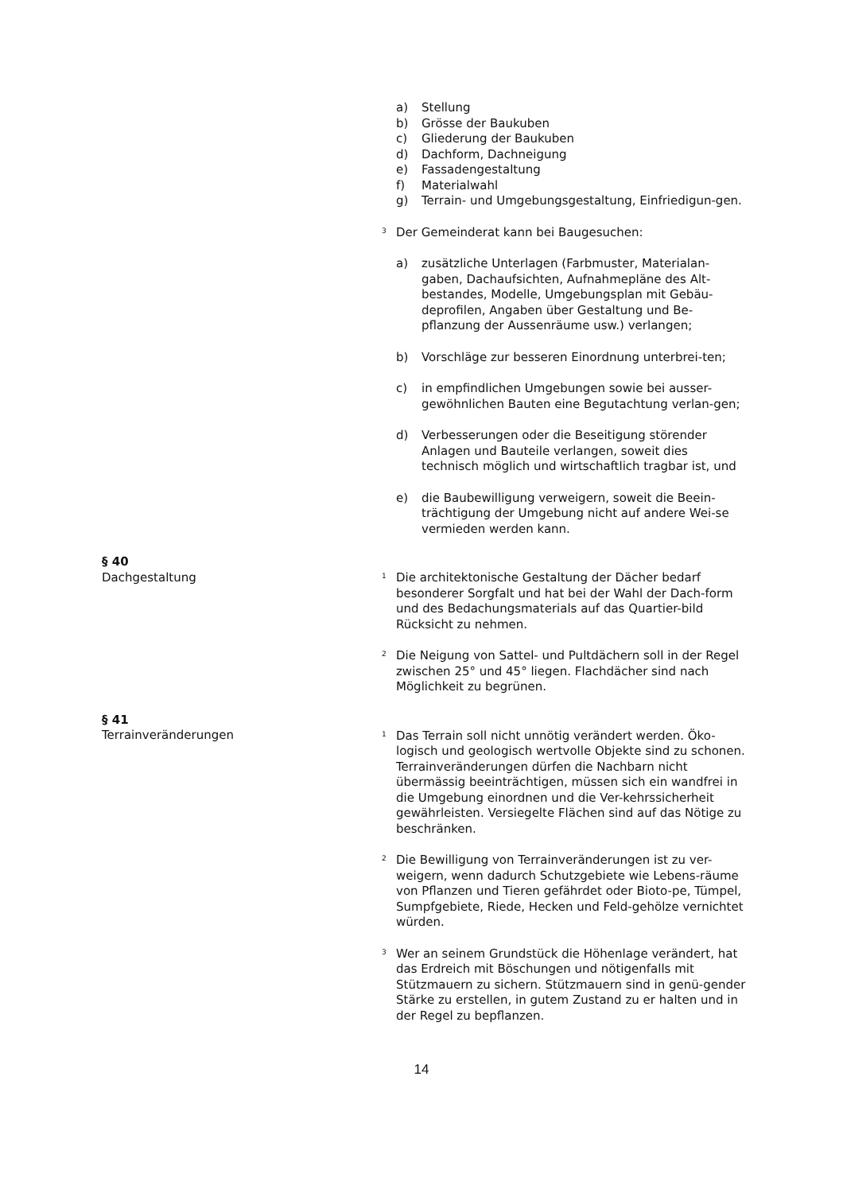a) Stellung
b) Grösse der Baukuben
c) Gliederung der Baukuben
d) Dachform, Dachneigung
e) Fassadengestaltung
f) Materialwahl
g) Terrain- und Umgebungsgestaltung, Einfriedigun-gen.
<sup>3</sup> Der Gemeinderat kann bei Baugesuchen:
a) zusätzliche Unterlagen (Farbmuster, Materialan-gaben, Dachaufsichten, Aufnahmepläne des Alt-bestandes, Modelle, Umgebungsplan mit Gebäu-deprofilen, Angaben über Gestaltung und Be-pflanzung der Aussenräume usw.) verlangen;
b) Vorschläge zur besseren Einordnung unterbrei-ten;
c) in empfindlichen Umgebungen sowie bei ausser-gewöhnlichen Bauten eine Begutachtung verlan-gen;
d) Verbesserungen oder die Beseitigung störender Anlagen und Bauteile verlangen, soweit dies technisch möglich und wirtschaftlich tragbar ist, und
e) die Baubewilligung verweigern, soweit die Beein-trächtigung der Umgebung nicht auf andere Wei-se vermieden werden kann.
§ 40
Dachgestaltung
<sup>1</sup> Die architektonische Gestaltung der Dächer bedarf besonderer Sorgfalt und hat bei der Wahl der Dach-form und des Bedachungsmaterials auf das Quartier-bild Rücksicht zu nehmen.
<sup>2</sup> Die Neigung von Sattel- und Pultdächern soll in der Regel zwischen 25° und 45° liegen. Flachdächer sind nach Möglichkeit zu begrünen.
§ 41
Terrainveränderungen
<sup>1</sup> Das Terrain soll nicht unnötig verändert werden. Öko-logisch und geologisch wertvolle Objekte sind zu schonen. Terrainveränderungen dürfen die Nachbarn nicht übermässig beeinträchtigen, müssen sich ein wandfrei in die Umgebung einordnen und die Ver-kehrssicherheit gewährleisten. Versiegelte Flächen sind auf das Nötige zu beschränken.
<sup>2</sup> Die Bewilligung von Terrainveränderungen ist zu ver-weigern, wenn dadurch Schutzgebiete wie Lebens-räume von Pflanzen und Tieren gefährdet oder Bioto-pe, Tümpel, Sumpfgebiete, Riede, Hecken und Feld-gehölze vernichtet würden.
<sup>3</sup> Wer an seinem Grundstück die Höhenlage verändert, hat das Erdreich mit Böschungen und nötigenfalls mit Stützmauern zu sichern. Stützmauern sind in genü-gender Stärke zu erstellen, in gutem Zustand zu er halten und in der Regel zu bepflanzen.
14